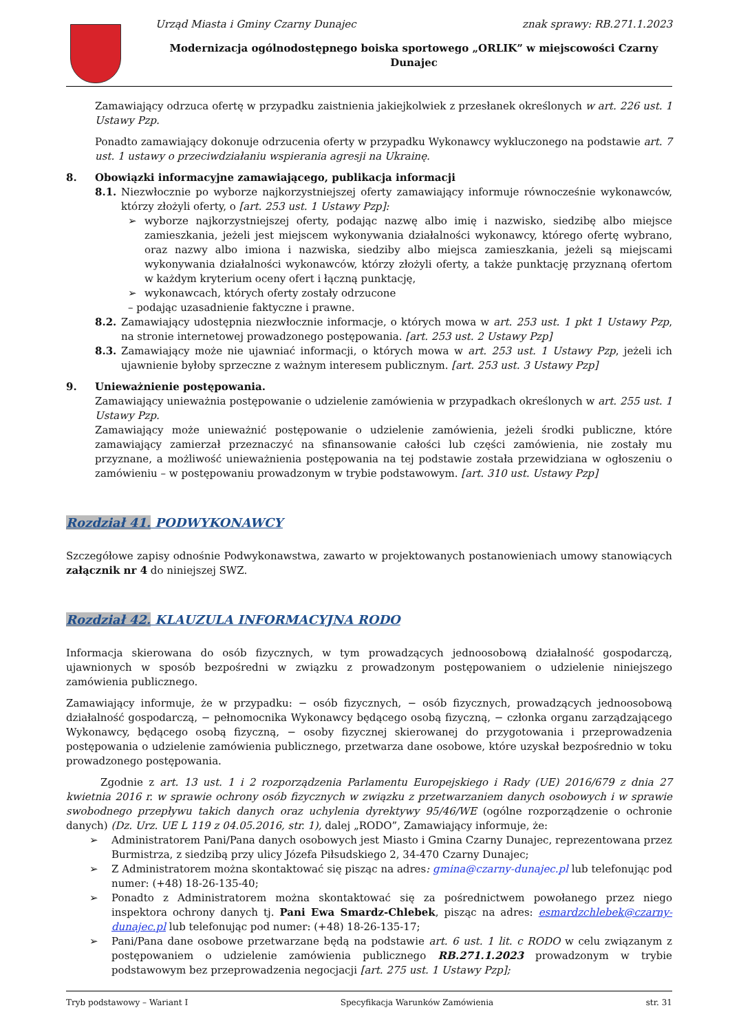Urząd Miasta i Gminy Czarny Dunajec znak sprawy: RB.271.1.2023
Modernizacja ogólnodostępnego boiska sportowego „ORLIK” w miejscowości Czarny Dunajec
Zamawiający odrzuca ofertę w przypadku zaistnienia jakiejkolwiek z przesłanek określonych w art. 226 ust. 1 Ustawy Pzp.
Ponadto zamawiający dokonuje odrzucenia oferty w przypadku Wykonawcy wykluczonego na podstawie art. 7 ust. 1 ustawy o przeciwdziałaniu wspierania agresji na Ukrainę.
8. Obowiązki informacyjne zamawiającego, publikacja informacji
8.1. Niezwłocznie po wyborze najkorzystniejszej oferty zamawiający informuje równocześnie wykonawców, którzy złożyli oferty, o [art. 253 ust. 1 Ustawy Pzp]:
➢ wyborze najkorzystniejszej oferty, podając nazwę albo imię i nazwisko, siedzibę albo miejsce zamieszkania, jeżeli jest miejscem wykonywania działalności wykonawcy, którego ofertę wybrano, oraz nazwy albo imiona i nazwiska, siedziby albo miejsca zamieszkania, jeżeli są miejscami wykonywania działalności wykonawców, którzy złożyli oferty, a także punktację przyznaną ofertom w każdym kryterium oceny ofert i łączną punktację,
➢ wykonawcach, których oferty zostały odrzucone
– podając uzasadnienie faktyczne i prawne.
8.2. Zamawiający udostępnia niezwłocznie informacje, o których mowa w art. 253 ust. 1 pkt 1 Ustawy Pzp, na stronie internetowej prowadzonego postępowania. [art. 253 ust. 2 Ustawy Pzp]
8.3. Zamawiający może nie ujawniać informacji, o których mowa w art. 253 ust. 1 Ustawy Pzp, jeżeli ich ujawnienie byłoby sprzeczne z ważnym interesem publicznym. [art. 253 ust. 3 Ustawy Pzp]
9. Unieważnienie postępowania.
Zamawiający unieważnia postępowanie o udzielenie zamówienia w przypadkach określonych w art. 255 ust. 1 Ustawy Pzp.
Zamawiający może unieważnić postępowanie o udzielenie zamówienia, jeżeli środki publiczne, które zamawiający zamierzał przeznaczyć na sfinansowanie całości lub części zamówienia, nie zostały mu przyznane, a możliwość unieważnienia postępowania na tej podstawie została przewidziana w ogłoszeniu o zamówieniu – w postępowaniu prowadzonym w trybie podstawowym. [art. 310 ust. Ustawy Pzp]
Rozdział 41. PODWYKONAWCY
Szczegółowe zapisy odnośnie Podwykonawstwa, zawarto w projektowanych postanowieniach umowy stanowiących załącznik nr 4 do niniejszej SWZ.
Rozdział 42. KLAUZULA INFORMACYJNA RODO
Informacja skierowana do osób fizycznych, w tym prowadzących jednoosobową działalność gospodarczą, ujawnionych w sposób bezpośredni w związku z prowadzonym postępowaniem o udzielenie niniejszego zamówienia publicznego.
Zamawiający informuje, że w przypadku: − osób fizycznych, − osób fizycznych, prowadzących jednoosobową działalność gospodarczą, − pełnomocnika Wykonawcy będącego osobą fizyczną, − członka organu zarządzającego Wykonawcy, będącego osobą fizyczną, − osoby fizycznej skierowanej do przygotowania i przeprowadzenia postępowania o udzielenie zamówienia publicznego, przetwarza dane osobowe, które uzyskał bezpośrednio w toku prowadzonego postępowania.
Zgodnie z art. 13 ust. 1 i 2 rozporządzenia Parlamentu Europejskiego i Rady (UE) 2016/679 z dnia 27 kwietnia 2016 r. w sprawie ochrony osób fizycznych w związku z przetwarzaniem danych osobowych i w sprawie swobodnego przepływu takich danych oraz uchylenia dyrektywy 95/46/WE (ogólne rozporządzenie o ochronie danych) (Dz. Urz. UE L 119 z 04.05.2016, str. 1), dalej „RODO”, Zamawiający informuje, że:
➢ Administratorem Pani/Pana danych osobowych jest Miasto i Gmina Czarny Dunajec, reprezentowana przez Burmistrza, z siedzibą przy ulicy Józefa Piłsudskiego 2, 34-470 Czarny Dunajec;
➢ Z Administratorem można skontaktować się pisząc na adres: gmina@czarny-dunajec.pl lub telefonując pod numer: (+48) 18-26-135-40;
➢ Ponadto z Administratorem można skontaktować się za pośrednictwem powołanego przez niego inspektora ochrony danych tj. Pani Ewa Smardz-Chlebek, pisząc na adres: esmardzchlebek@czarny-dunajec.pl lub telefonując pod numer: (+48) 18-26-135-17;
➢ Pani/Pana dane osobowe przetwarzane będą na podstawie art. 6 ust. 1 lit. c RODO w celu związanym z postępowaniem o udzielenie zamówienia publicznego RB.271.1.2023 prowadzonym w trybie podstawowym bez przeprowadzenia negocjacji [art. 275 ust. 1 Ustawy Pzp];
Tryb podstawowy – Wariant I Specyfikacja Warunków Zamówienia str. 31